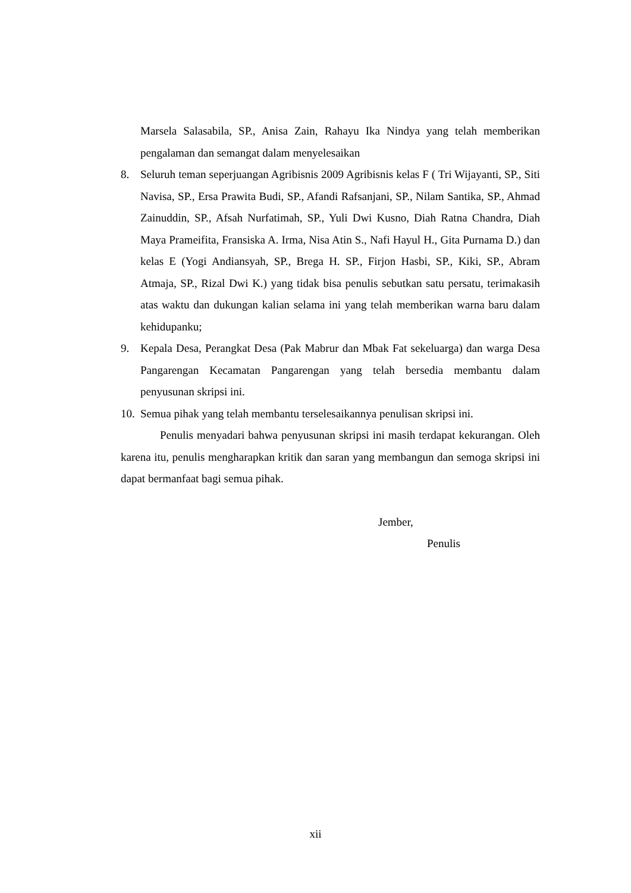Marsela Salasabila, SP., Anisa Zain, Rahayu Ika Nindya yang telah memberikan pengalaman dan semangat dalam menyelesaikan
8. Seluruh teman seperjuangan Agribisnis 2009 Agribisnis kelas F ( Tri Wijayanti, SP., Siti Navisa, SP., Ersa Prawita Budi, SP., Afandi Rafsanjani, SP., Nilam Santika, SP., Ahmad Zainuddin, SP., Afsah Nurfatimah, SP., Yuli Dwi Kusno, Diah Ratna Chandra, Diah Maya Prameifita, Fransiska A. Irma, Nisa Atin S., Nafi Hayul H., Gita Purnama D.) dan kelas E (Yogi Andiansyah, SP., Brega H. SP., Firjon Hasbi, SP., Kiki, SP., Abram Atmaja, SP., Rizal Dwi K.) yang tidak bisa penulis sebutkan satu persatu, terimakasih atas waktu dan dukungan kalian selama ini yang telah memberikan warna baru dalam kehidupanku;
9. Kepala Desa, Perangkat Desa (Pak Mabrur dan Mbak Fat sekeluarga) dan warga Desa Pangarengan Kecamatan Pangarengan yang telah bersedia membantu dalam penyusunan skripsi ini.
10. Semua pihak yang telah membantu terselesaikannya penulisan skripsi ini.
Penulis menyadari bahwa penyusunan skripsi ini masih terdapat kekurangan. Oleh karena itu, penulis mengharapkan kritik dan saran yang membangun dan semoga skripsi ini dapat bermanfaat bagi semua pihak.
Jember,
Penulis
xii